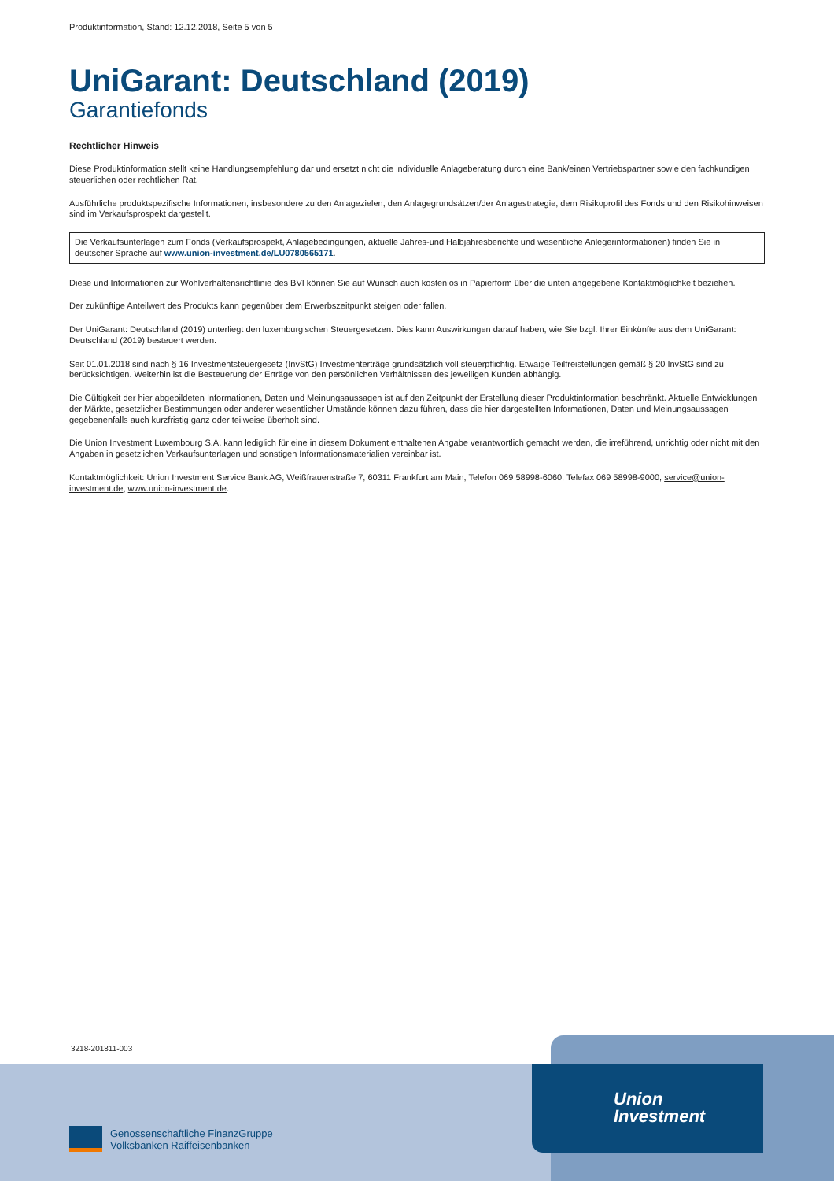Produktinformation, Stand: 12.12.2018, Seite 5 von 5
UniGarant: Deutschland (2019)
Garantiefonds
Rechtlicher Hinweis
Diese Produktinformation stellt keine Handlungsempfehlung dar und ersetzt nicht die individuelle Anlageberatung durch eine Bank/einen Vertriebspartner sowie den fachkundigen steuerlichen oder rechtlichen Rat.
Ausführliche produktspezifische Informationen, insbesondere zu den Anlagezielen, den Anlagegrundsätzen/der Anlagestrategie, dem Risikoprofil des Fonds und den Risikohinweisen sind im Verkaufsprospekt dargestellt.
Die Verkaufsunterlagen zum Fonds (Verkaufsprospekt, Anlagebedingungen, aktuelle Jahres-und Halbjahresberichte und wesentliche Anlegerinformationen) finden Sie in deutscher Sprache auf www.union-investment.de/LU0780565171.
Diese und Informationen zur Wohlverhaltensrichtlinie des BVI können Sie auf Wunsch auch kostenlos in Papierform über die unten angegebene Kontaktmöglichkeit beziehen.
Der zukünftige Anteilwert des Produkts kann gegenüber dem Erwerbszeitpunkt steigen oder fallen.
Der UniGarant: Deutschland (2019) unterliegt den luxemburgischen Steuergesetzen. Dies kann Auswirkungen darauf haben, wie Sie bzgl. Ihrer Einkünfte aus dem UniGarant: Deutschland (2019) besteuert werden.
Seit 01.01.2018 sind nach § 16 Investmentsteuergesetz (InvStG) Investmenterträge grundsätzlich voll steuerpflichtig. Etwaige Teilfreistellungen gemäß § 20 InvStG sind zu berücksichtigen. Weiterhin ist die Besteuerung der Erträge von den persönlichen Verhältnissen des jeweiligen Kunden abhängig.
Die Gültigkeit der hier abgebildeten Informationen, Daten und Meinungsaussagen ist auf den Zeitpunkt der Erstellung dieser Produktinformation beschränkt. Aktuelle Entwicklungen der Märkte, gesetzlicher Bestimmungen oder anderer wesentlicher Umstände können dazu führen, dass die hier dargestellten Informationen, Daten und Meinungsaussagen gegebenenfalls auch kurzfristig ganz oder teilweise überholt sind.
Die Union Investment Luxembourg S.A. kann lediglich für eine in diesem Dokument enthaltenen Angabe verantwortlich gemacht werden, die irreführend, unrichtig oder nicht mit den Angaben in gesetzlichen Verkaufsunterlagen und sonstigen Informationsmaterialien vereinbar ist.
Kontaktmöglichkeit: Union Investment Service Bank AG, Weißfrauenstraße 7, 60311 Frankfurt am Main, Telefon 069 58998-6060, Telefax 069 58998-9000, service@union-investment.de, www.union-investment.de.
3218-201811-003
Union
Investment
Genossenschaftliche FinanzGruppe
Volksbanken Raiffeisenbanken